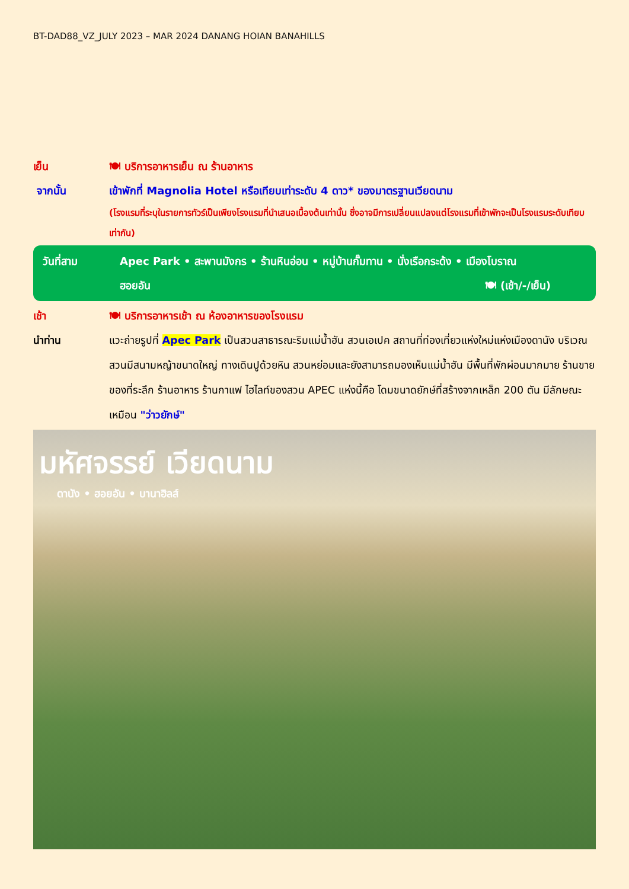BT-DAD88_VZ_JULY 2023 – MAR 2024 DANANG HOIAN BANAHILLS
เย็น 🍽 บริการอาหารเย็น ณ ร้านอาหาร
จากนั้น เข้าพักที่ Magnolia Hotel หรือเทียบเท่าระดับ 4 ดาว* ของมาตรฐานเวียดนาม
(โรงแรมที่ระบุในรายการทัวร์เป็นเพียงโรงแรมที่นำเสนอเบื้องต้นเท่านั้น ซึ่งอาจมีการเปลี่ยนแปลงแต่โรงแรมที่เข้าพักจะเป็นโรงแรมระดับเทียบเท่ากัน)
วันที่สาม Apec Park • สะพานมังกร • ร้านหินอ่อน • หมู่บ้านกั๊มทาน • นั่งเรือกระด้ง • เมืองโบราณ
ฮอยอัน 🍽 (เช้า/-/เย็น)
เช้า 🍽 บริการอาหารเช้า ณ ห้องอาหารของโรงแรม
นำท่าน แวะถ่ายรูปที่ Apec Park เป็นสวนสาธารณะริมแม่น้ำฮัน สวนเอเปค สถานที่ท่องเที่ยวแห่งใหม่แห่งเมืองดานัง บริเวณสวนมีสนามหญ้าขนาดใหญ่ ทางเดินปูด้วยหิน สวนหย่อมและยังสามารถมองเห็นแม่น้ำฮัน มีพื้นที่พักผ่อนมากมาย ร้านขายของที่ระลึก ร้านอาหาร ร้านกาแฟ ไฮไลท์ของสวน APEC แห่งนี้คือ โดมขนาดยักษ์ที่สร้างจากเหล็ก 200 ตัน มีลักษณะเหมือน "ว่าวยักษ์"
มหัศจรรย์ เวียดนาม
ดานัง • ฮอยอัน • บานาฮิลส์